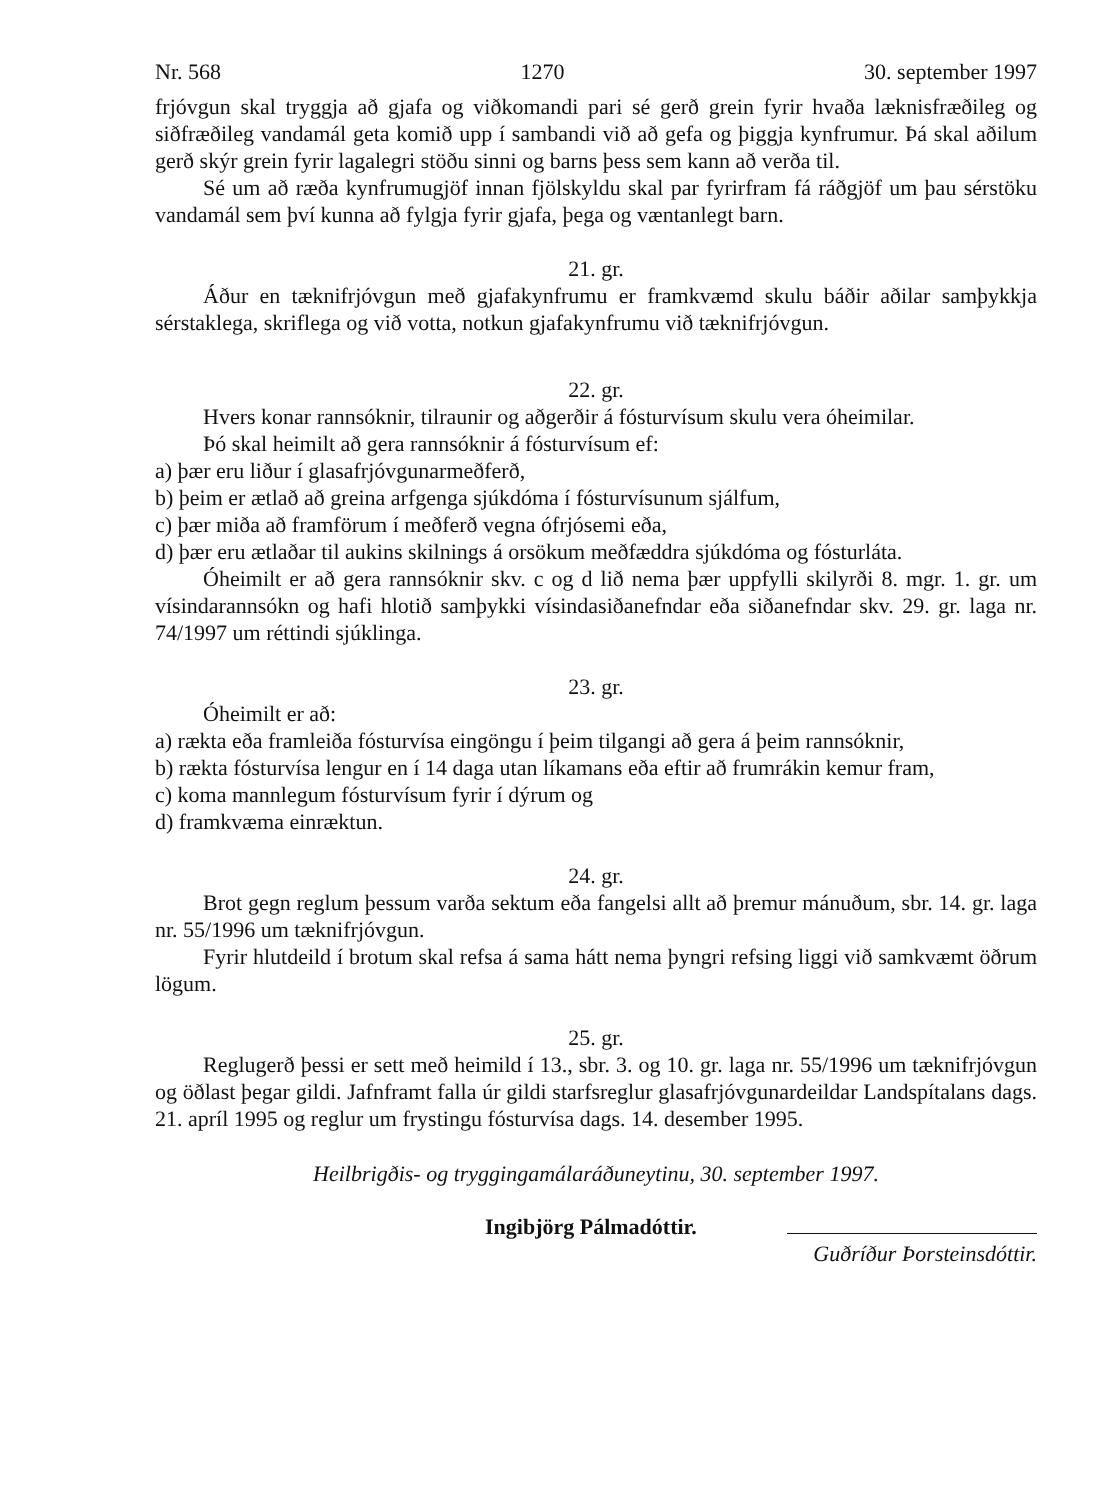Nr. 568 1270 30. september 1997
frjóvgun skal tryggja að gjafa og viðkomandi pari sé gerð grein fyrir hvaða læknisfræðileg og siðfræðileg vandamál geta komið upp í sambandi við að gefa og þiggja kynfrumur. Þá skal aðilum gerð skýr grein fyrir lagalegri stöðu sinni og barns þess sem kann að verða til.
Sé um að ræða kynfrumugjöf innan fjölskyldu skal par fyrirfram fá ráðgjöf um þau sérstöku vandamál sem því kunna að fylgja fyrir gjafa, þega og væntanlegt barn.
21. gr.
Áður en tæknifrjóvgun með gjafakynfrumu er framkvæmd skulu báðir aðilar samþykkja sérstaklega, skriflega og við votta, notkun gjafakynfrumu við tæknifrjóvgun.
22. gr.
Hvers konar rannsóknir, tilraunir og aðgerðir á fósturvísum skulu vera óheimilar.
Þó skal heimilt að gera rannsóknir á fósturvísum ef:
a) þær eru liður í glasafrjóvgunarmeðferð,
b) þeim er ætlað að greina arfgenga sjúkdóma í fósturvísunum sjálfum,
c) þær miða að framförum í meðferð vegna ófrjósemi eða,
d) þær eru ætlaðar til aukins skilnings á orsökum meðfæddra sjúkdóma og fósturláta.
Óheimilt er að gera rannsóknir skv. c og d lið nema þær uppfylli skilyrði 8. mgr. 1. gr. um vísindarannsókn og hafi hlotið samþykki vísindasiðanefndar eða siðanefndar skv. 29. gr. laga nr. 74/1997 um réttindi sjúklinga.
23. gr.
Óheimilt er að:
a) rækta eða framleiða fósturvísa eingöngu í þeim tilgangi að gera á þeim rannsóknir,
b) rækta fósturvísa lengur en í 14 daga utan líkamans eða eftir að frumrákin kemur fram,
c) koma mannlegum fósturvísum fyrir í dýrum og
d) framkvæma einræktun.
24. gr.
Brot gegn reglum þessum varða sektum eða fangelsi allt að þremur mánuðum, sbr. 14. gr. laga nr. 55/1996 um tæknifrjóvgun.
Fyrir hlutdeild í brotum skal refsa á sama hátt nema þyngri refsing liggi við samkvæmt öðrum lögum.
25. gr.
Reglugerð þessi er sett með heimild í 13., sbr. 3. og 10. gr. laga nr. 55/1996 um tæknifrjóvgun og öðlast þegar gildi. Jafnframt falla úr gildi starfsreglur glasafrjóvgunardeildar Landspítalans dags. 21. apríl 1995 og reglur um frystingu fósturvísa dags. 14. desember 1995.
Heilbrigðis- og tryggingamálaráðuneytinu, 30. september 1997.
Ingibjörg Pálmadóttir. Guðríður Þorsteinsdóttir.